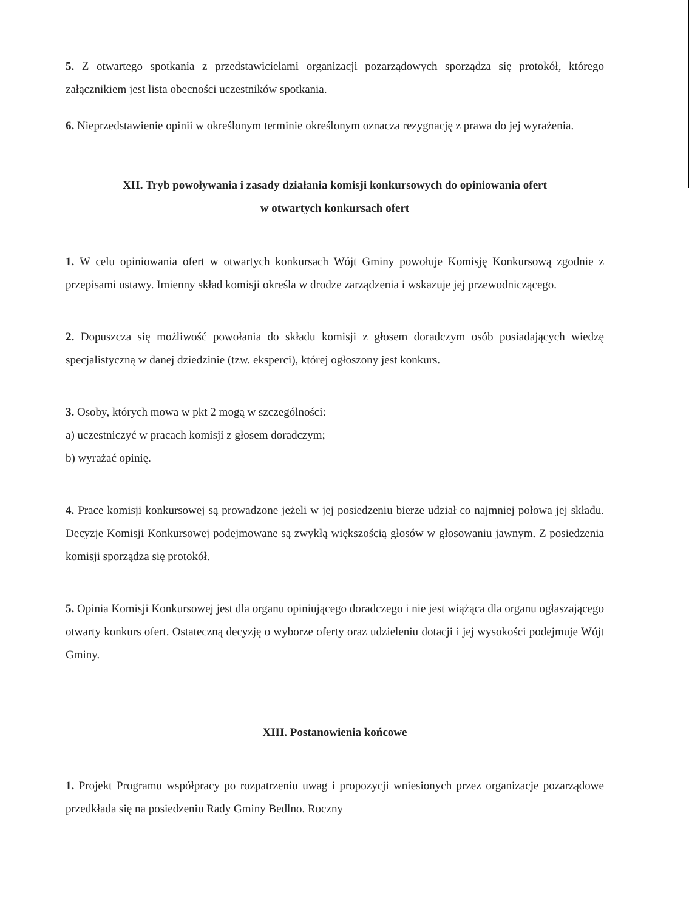5. Z otwartego spotkania z przedstawicielami organizacji pozarządowych sporządza się protokół, którego załącznikiem jest lista obecności uczestników spotkania.
6. Nieprzedstawienie opinii w określonym terminie określonym oznacza rezygnację z prawa do jej wyrażenia.
XII. Tryb powoływania i zasady działania komisji konkursowych do opiniowania ofert
w otwartych konkursach ofert
1. W celu opiniowania ofert w otwartych konkursach Wójt Gminy powołuje Komisję Konkursową zgodnie z przepisami ustawy. Imienny skład komisji określa w drodze zarządzenia i wskazuje jej przewodniczącego.
2. Dopuszcza się możliwość powołania do składu komisji z głosem doradczym osób posiadających wiedzę specjalistyczną w danej dziedzinie (tzw. eksperci), której ogłoszony jest konkurs.
3. Osoby, których mowa w pkt 2 mogą w szczególności:
a) uczestniczyć w pracach komisji z głosem doradczym;
b) wyrażać opinię.
4. Prace komisji konkursowej są prowadzone jeżeli w jej posiedzeniu bierze udział co najmniej połowa jej składu. Decyzje Komisji Konkursowej podejmowane są zwykłą większością głosów w głosowaniu jawnym. Z posiedzenia komisji sporządza się protokół.
5. Opinia Komisji Konkursowej jest dla organu opiniującego doradczego i nie jest wiążąca dla organu ogłaszającego otwarty konkurs ofert. Ostateczną decyzję o wyborze oferty oraz udzieleniu dotacji i jej wysokości podejmuje Wójt Gminy.
XIII. Postanowienia końcowe
1. Projekt Programu współpracy po rozpatrzeniu uwag i propozycji wniesionych przez organizacje pozarządowe przedkłada się na posiedzeniu Rady Gminy Bedlno. Roczny